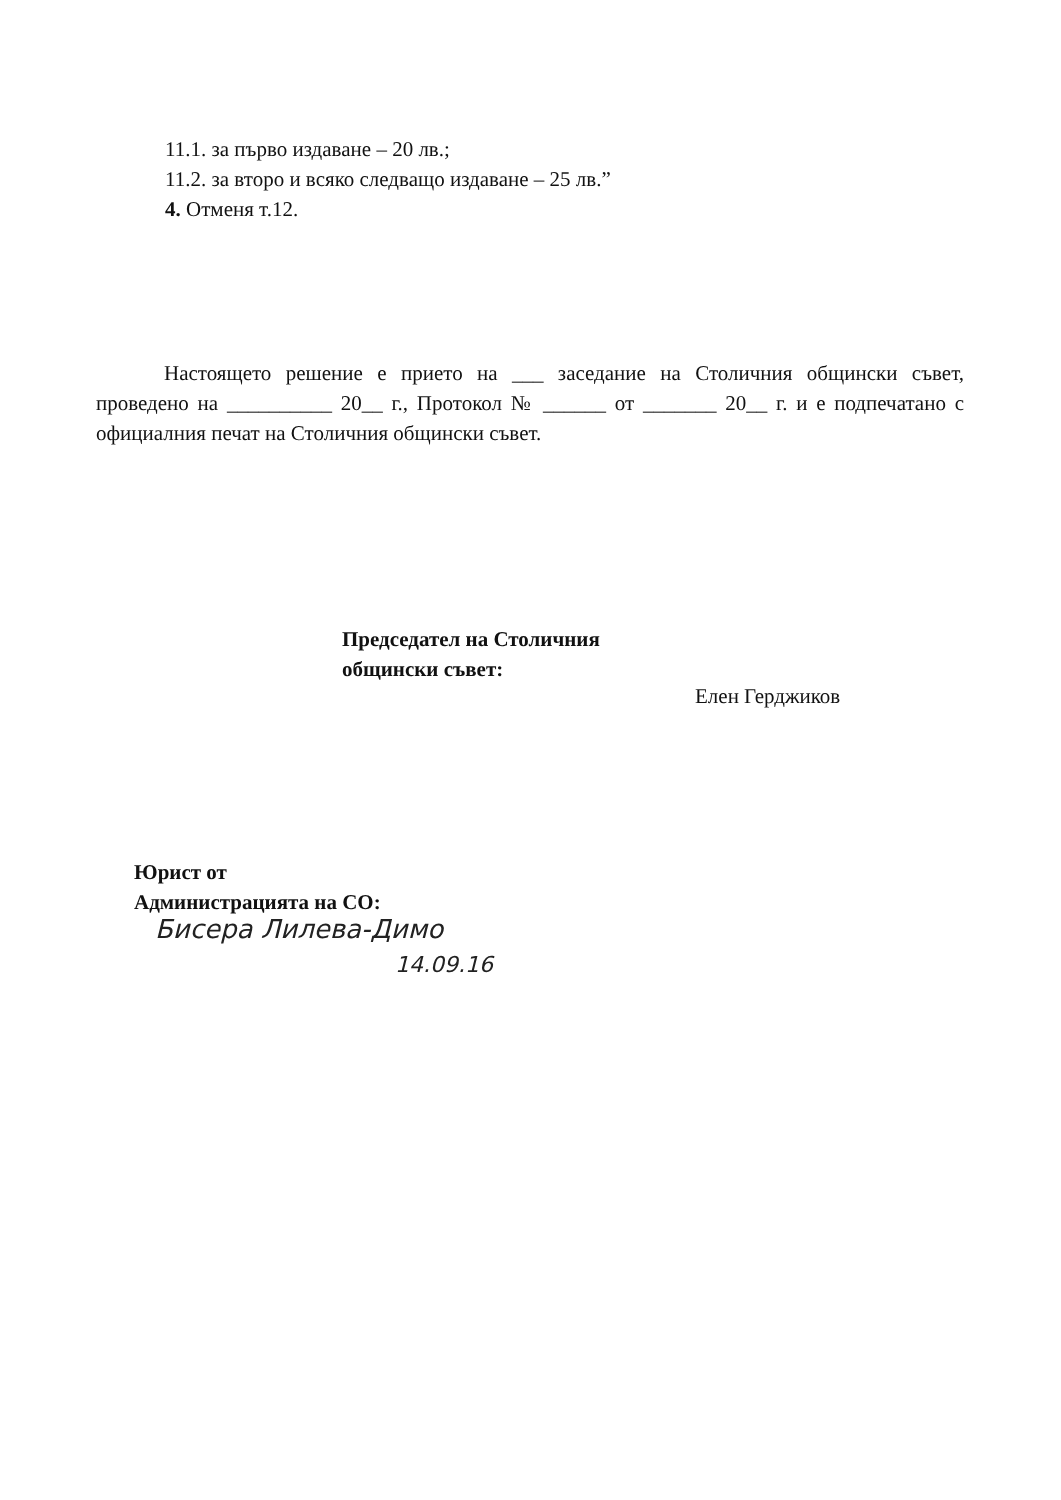11.1. за първо издаване – 20 лв.;
11.2. за второ и всяко следващо издаване – 25 лв.”
4. Отменя т.12.
Настоящето решение е прието на ___ заседание на Столичния общински съвет, проведено на __________ 20__ г., Протокол № ______ от _______ 20__ г. и е подпечатано с официалния печат на Столичния общински съвет.
Председател на Столичния
общински съвет:
Елен Герджиков
Юрист от
Администрацията на СО:
Бисера Лилева-Димо
14.09.16